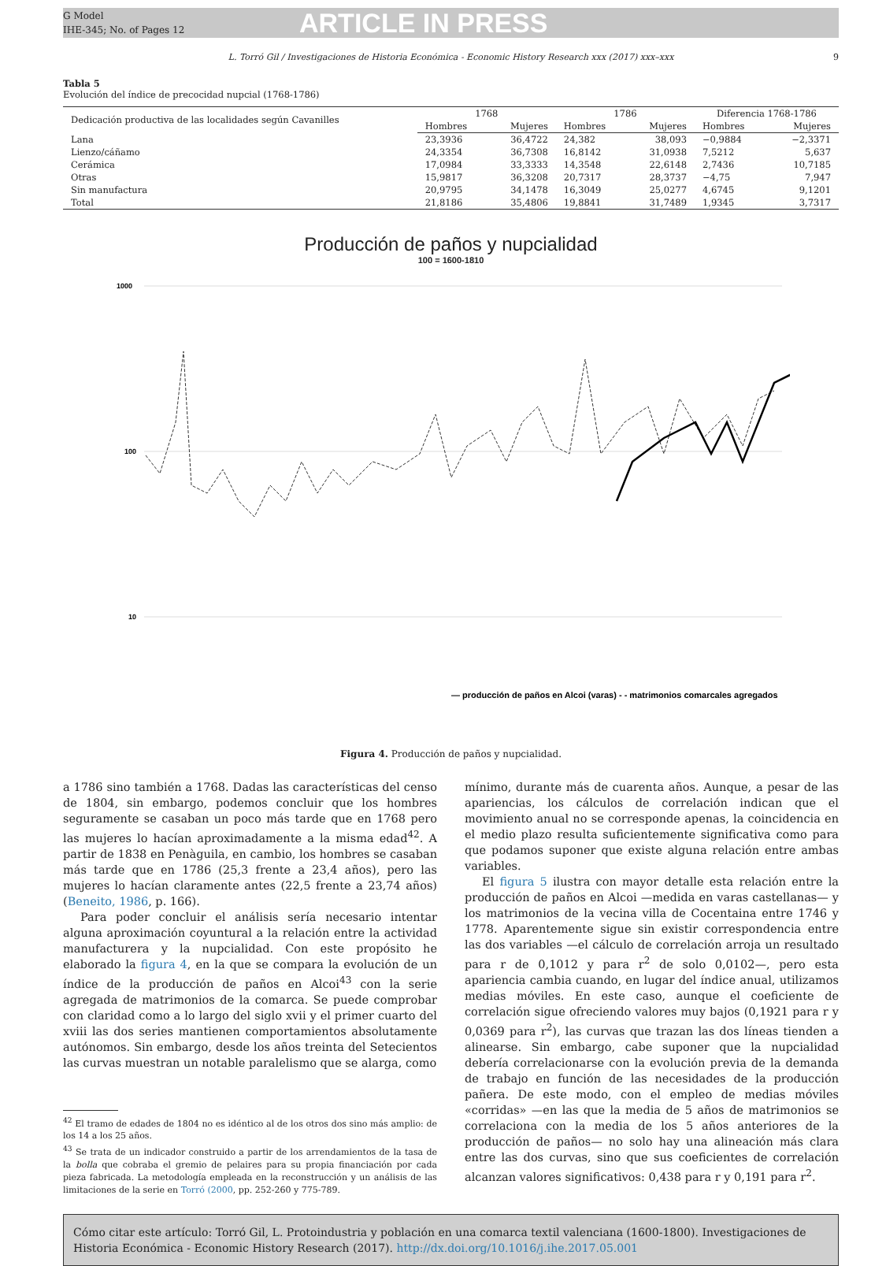G Model
IHE-345; No. of Pages 12
ARTICLE IN PRESS
L. Torró Gil / Investigaciones de Historia Económica - Economic History Research xxx (2017) xxx–xxx 9
Tabla 5
Evolución del índice de precocidad nupcial (1768-1786)
| Dedicación productiva de las localidades según Cavanilles | 1768 | | 1786 | | Diferencia 1768-1786 | |
| --- | --- | --- | --- | --- | --- | --- |
| | Hombres | Mujeres | Hombres | Mujeres | Hombres | Mujeres |
| Lana | 23,3936 | 36,4722 | 24,382 | 38,093 | −0,9884 | −2,3371 |
| Lienzo/cáñamo | 24,3354 | 36,7308 | 16,8142 | 31,0938 | 7,5212 | 5,637 |
| Cerámica | 17,0984 | 33,3333 | 14,3548 | 22,6148 | 2,7436 | 10,7185 |
| Otras | 15,9817 | 36,3208 | 20,7317 | 28,3737 | −4,75 | 7,947 |
| Sin manufactura | 20,9795 | 34,1478 | 16,3049 | 25,0277 | 4,6745 | 9,1201 |
| Total | 21,8186 | 35,4806 | 19,8841 | 31,7489 | 1,9345 | 3,7317 |
Producción de paños y nupcialidad
100 = 1600-1810
1000
100
10
— producción de paños en Alcoi (varas) - - matrimonios comarcales agregados
Figura 4. Producción de paños y nupcialidad.
a 1786 sino también a 1768. Dadas las características del censo de 1804, sin embargo, podemos concluir que los hombres seguramente se casaban un poco más tarde que en 1768 pero las mujeres lo hacían aproximadamente a la misma edad<sup>42</sup>. A partir de 1838 en Penàguila, en cambio, los hombres se casaban más tarde que en 1786 (25,3 frente a 23,4 años), pero las mujeres lo hacían claramente antes (22,5 frente a 23,74 años) (Beneito, 1986, p. 166).
Para poder concluir el análisis sería necesario intentar alguna aproximación coyuntural a la relación entre la actividad manufacturera y la nupcialidad. Con este propósito he elaborado la figura 4, en la que se compara la evolución de un índice de la producción de paños en Alcoi<sup>43</sup> con la serie agregada de matrimonios de la comarca. Se puede comprobar con claridad como a lo largo del siglo xvii y el primer cuarto del xviii las dos series mantienen comportamientos absolutamente autónomos. Sin embargo, desde los años treinta del Setecientos las curvas muestran un notable paralelismo que se alarga, como
<sup>42</sup> El tramo de edades de 1804 no es idéntico al de los otros dos sino más amplio: de los 14 a los 25 años.
<sup>43</sup> Se trata de un indicador construido a partir de los arrendamientos de la tasa de la bolla que cobraba el gremio de pelaires para su propia financiación por cada pieza fabricada. La metodología empleada en la reconstrucción y un análisis de las limitaciones de la serie en Torró (2000, pp. 252-260 y 775-789.
mínimo, durante más de cuarenta años. Aunque, a pesar de las apariencias, los cálculos de correlación indican que el movimiento anual no se corresponde apenas, la coincidencia en el medio plazo resulta suficientemente significativa como para que podamos suponer que existe alguna relación entre ambas variables.
El figura 5 ilustra con mayor detalle esta relación entre la producción de paños en Alcoi —medida en varas castellanas— y los matrimonios de la vecina villa de Cocentaina entre 1746 y 1778. Aparentemente sigue sin existir correspondencia entre las dos variables —el cálculo de correlación arroja un resultado para r de 0,1012 y para r<sup>2</sup> de solo 0,0102—, pero esta apariencia cambia cuando, en lugar del índice anual, utilizamos medias móviles. En este caso, aunque el coeficiente de correlación sigue ofreciendo valores muy bajos (0,1921 para r y 0,0369 para r<sup>2</sup>), las curvas que trazan las dos líneas tienden a alinearse. Sin embargo, cabe suponer que la nupcialidad debería correlacionarse con la evolución previa de la demanda de trabajo en función de las necesidades de la producción pañera. De este modo, con el empleo de medias móviles «corridas» —en las que la media de 5 años de matrimonios se correlaciona con la media de los 5 años anteriores de la producción de paños— no solo hay una alineación más clara entre las dos curvas, sino que sus coeficientes de correlación alcanzan valores significativos: 0,438 para r y 0,191 para r<sup>2</sup>.
Cómo citar este artículo: Torró Gil, L. Protoindustria y población en una comarca textil valenciana (1600-1800). Investigaciones de Historia Económica - Economic History Research (2017). http://dx.doi.org/10.1016/j.ihe.2017.05.001